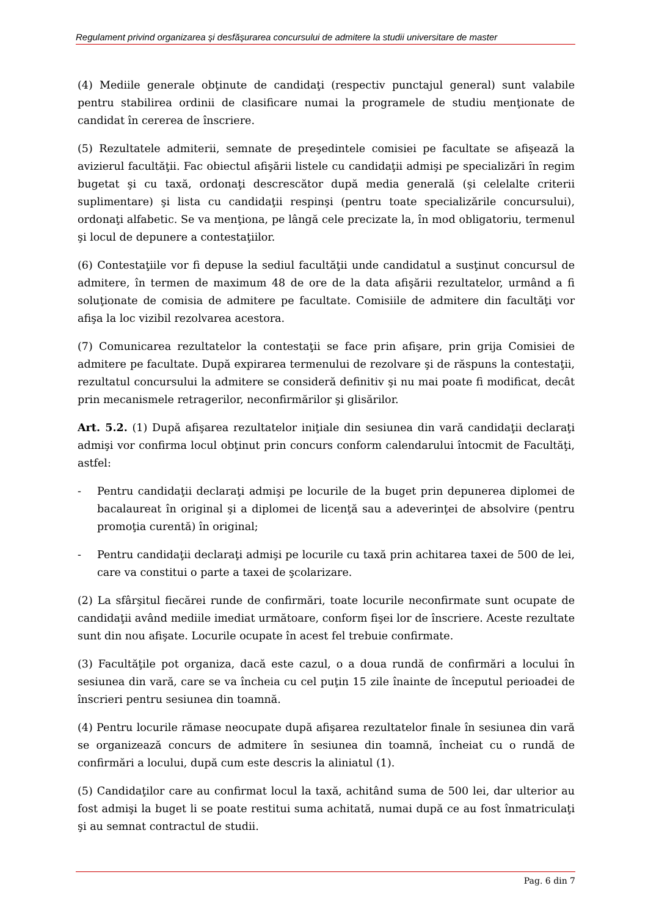Regulament privind organizarea şi desfăşurarea concursului de admitere la studii universitare de master
(4) Mediile generale obţinute de candidaţi (respectiv punctajul general) sunt valabile pentru stabilirea ordinii de clasificare numai la programele de studiu menţionate de candidat în cererea de înscriere.
(5) Rezultatele admiterii, semnate de preşedintele comisiei pe facultate se afişează la avizierul facultăţii. Fac obiectul afişării listele cu candidaţii admişi pe specializări în regim bugetat şi cu taxă, ordonaţi descrescător după media generală (şi celelalte criterii suplimentare) şi lista cu candidaţii respinşi (pentru toate specializările concursului), ordonaţi alfabetic. Se va menţiona, pe lângă cele precizate la, în mod obligatoriu, termenul şi locul de depunere a contestaţiilor.
(6) Contestaţiile vor fi depuse la sediul facultăţii unde candidatul a susţinut concursul de admitere, în termen de maximum 48 de ore de la data afişării rezultatelor, urmând a fi soluţionate de comisia de admitere pe facultate. Comisiile de admitere din facultăţi vor afişa la loc vizibil rezolvarea acestora.
(7) Comunicarea rezultatelor la contestaţii se face prin afişare, prin grija Comisiei de admitere pe facultate. După expirarea termenului de rezolvare şi de răspuns la contestaţii, rezultatul concursului la admitere se consideră definitiv şi nu mai poate fi modificat, decât prin mecanismele retragerilor, neconfirmărilor şi glisărilor.
Art. 5.2. (1) După afişarea rezultatelor iniţiale din sesiunea din vară candidaţii declaraţi admişi vor confirma locul obţinut prin concurs conform calendarului întocmit de Facultăţi, astfel:
- Pentru candidaţii declaraţi admişi pe locurile de la buget prin depunerea diplomei de bacalaureat în original şi a diplomei de licenţă sau a adeverinţei de absolvire (pentru promoţia curentă) în original;
- Pentru candidaţii declaraţi admişi pe locurile cu taxă prin achitarea taxei de 500 de lei, care va constitui o parte a taxei de şcolarizare.
(2) La sfârşitul fiecărei runde de confirmări, toate locurile neconfirmate sunt ocupate de candidaţii având mediile imediat următoare, conform fişei lor de înscriere. Aceste rezultate sunt din nou afişate. Locurile ocupate în acest fel trebuie confirmate.
(3) Facultăţile pot organiza, dacă este cazul, o a doua rundă de confirmări a locului în sesiunea din vară, care se va încheia cu cel puţin 15 zile înainte de începutul perioadei de înscrieri pentru sesiunea din toamnă.
(4) Pentru locurile rămase neocupate după afişarea rezultatelor finale în sesiunea din vară se organizează concurs de admitere în sesiunea din toamnă, încheiat cu o rundă de confirmări a locului, după cum este descris la aliniatul (1).
(5) Candidaţilor care au confirmat locul la taxă, achitând suma de 500 lei, dar ulterior au fost admişi la buget li se poate restitui suma achitată, numai după ce au fost înmatriculaţi şi au semnat contractul de studii.
Pag. 6 din 7